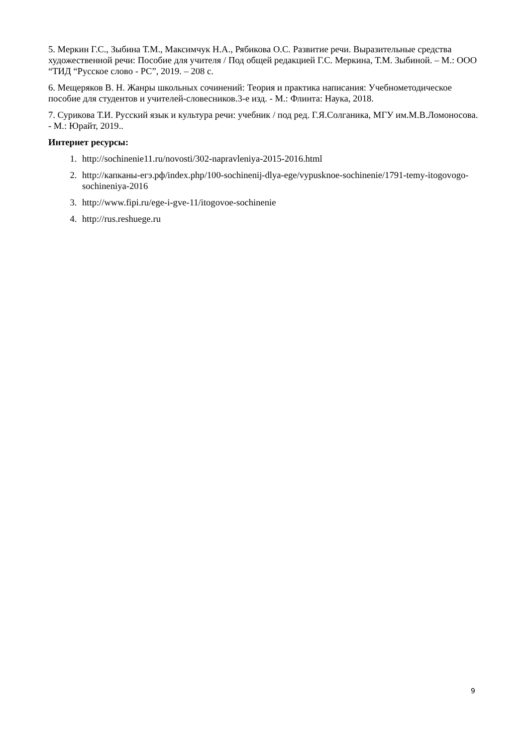5. Меркин Г.С., Зыбина Т.М., Максимчук Н.А., Рябикова О.С. Развитие речи. Выразительные средства художественной речи: Пособие для учителя / Под общей редакцией Г.С. Меркина, Т.М. Зыбиной. – М.: ООО “ТИД “Русское слово - РС”, 2019. – 208 с.
6. Мещеряков В. Н. Жанры школьных сочинений: Теория и практика написания: Учебнометодическое пособие для студентов и учителей-словесников.3-е изд. - М.: Флинта: Наука, 2018.
7. Сурикова Т.И. Русский язык и культура речи: учебник / под ред. Г.Я.Солганика, МГУ им.М.В.Ломоносова. - М.: Юрайт, 2019..
Интернет ресурсы:
1. http://sochinenie11.ru/novosti/302-napravleniya-2015-2016.html
2. http://капканы-егэ.рф/index.php/100-sochinenij-dlya-ege/vypusknoe-sochinenie/1791-temy-itogovogo-sochineniya-2016
3. http://www.fipi.ru/ege-i-gve-11/itogovoe-sochinenie
4. http://rus.reshuege.ru
9